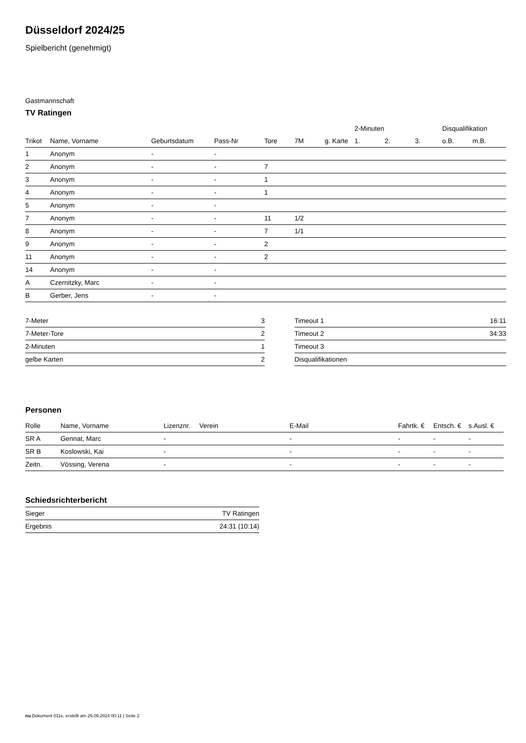Düsseldorf 2024/25
Spielbericht (genehmigt)
Gastmannschaft
TV Ratingen
| | | | | | | | 2-Minuten | | | Disqualifikation | |
| --- | --- | --- | --- | --- | --- | --- | --- | --- | --- | --- | --- |
| Trikot | Name, Vorname | Geburtsdatum | Pass-Nr | Tore | 7M | g. Karte | 1. | 2. | 3. | o.B. | m.B. |
| 1 | Anonym | - | - | | | | | | | | |
| 2 | Anonym | - | - | 7 | | | | | | | |
| 3 | Anonym | - | - | 1 | | | | | | | |
| 4 | Anonym | - | - | 1 | | | | | | | |
| 5 | Anonym | - | - | | | | | | | | |
| 7 | Anonym | - | - | 11 | 1/2 | | | | | | |
| 8 | Anonym | - | - | 7 | 1/1 | | | | | | |
| 9 | Anonym | - | - | 2 | | | | | | | |
| 11 | Anonym | - | - | 2 | | | | | | | |
| 14 | Anonym | - | - | | | | | | | | |
| A | Czernitzky, Marc | - | - | | | | | | | | |
| B | Gerber, Jens | - | - | | | | | | | | |
| 7-Meter | 3 |
| 7-Meter-Tore | 2 |
| 2-Minuten | 1 |
| gelbe Karten | 2 |
| Timeout 1 | 16:11 |
| Timeout 2 | 34:33 |
| Timeout 3 | |
| Disqualifikationen | |
Personen
| Rolle | Name, Vorname | Lizenznr. | Verein | E-Mail | Fahrtk. € | Entsch. € | s.Ausl. € |
| --- | --- | --- | --- | --- | --- | --- | --- |
| SR A | Gennat, Marc | - | | - | - | - | - |
| SR B | Koslowski, Kai | - | | - | - | - | - |
| Zeitn. | Vössing, Verena | - | | - | - | - | - |
Schiedsrichterbericht
| Sieger | TV Ratingen |
| Ergebnis | 24:31 (10:14) |
nu.Dokument 011e, erstellt am 29.09.2024 00:11 | Seite 2